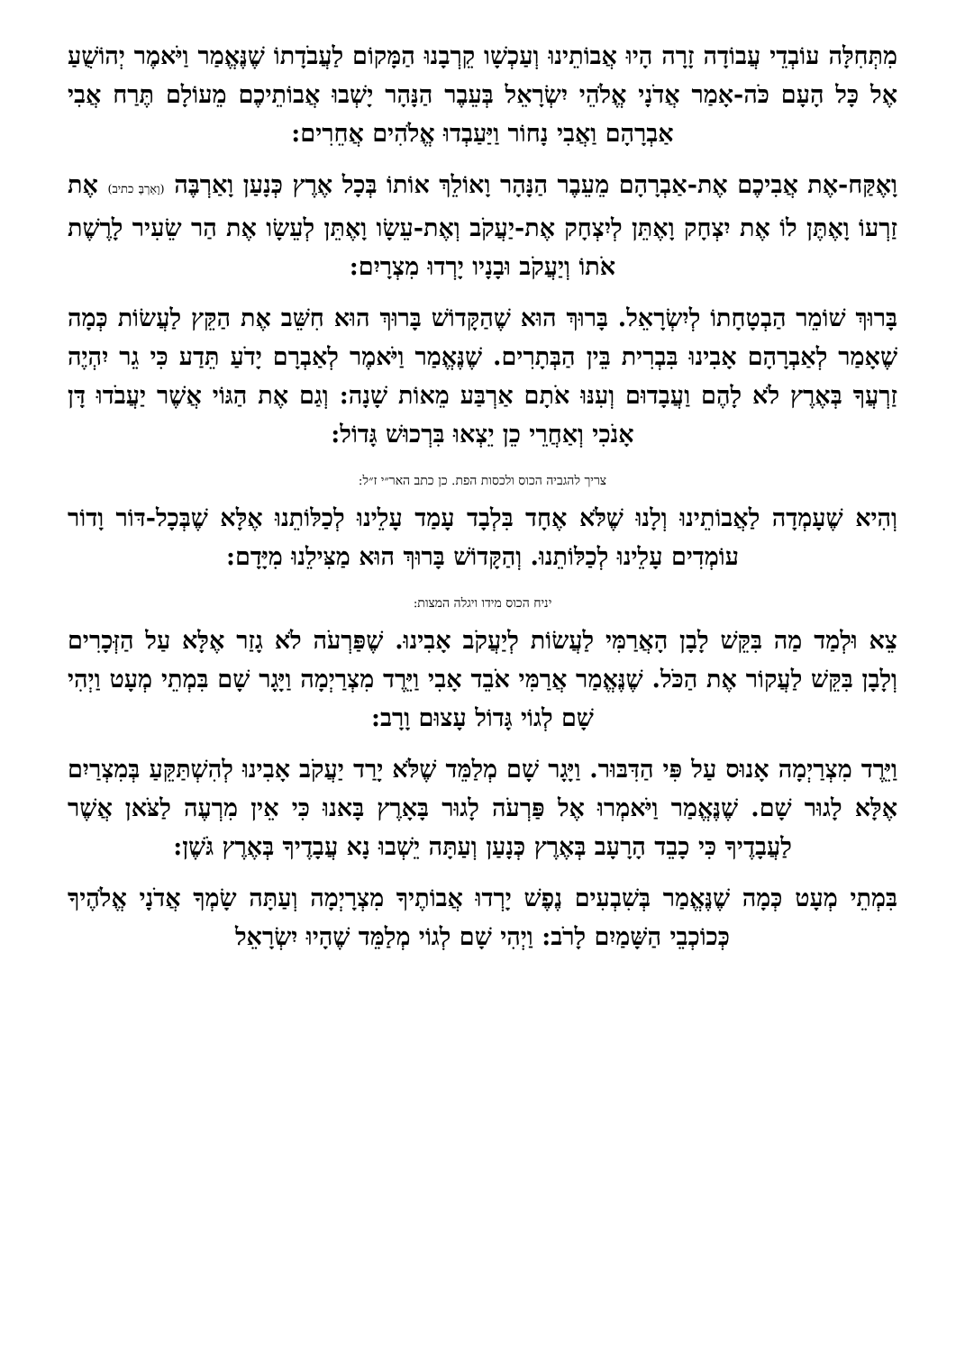מִתְּחִלָּה עוֹבְדֵי עֲבוֹדָה זָרָה הָיוּ אֲבוֹתֵינוּ וְעַכְשָׁו קֵרְבָנוּ הַמָּקוֹם לַעֲבֹדָתוֹ שֶׁנֶּאֱמַר וַיֹּאמֶר יְהוֹשֻׁעַ אֶל כָּל הָעָם כֹּה-אָמַר אֲדֹנָי אֱלֹהֵי יִשְׂרָאֵל בְּעֵבֶר הַנָּהָר יָשְׁבוּ אֲבוֹתֵיכֶם מֵעוֹלָם תֶּרַח אֲבִי אַבְרָהָם וַאֲבִי נָחוֹר וַיַּעַבְדוּ אֱלֹהִים אֲחֵרִים:
וָאֶקַּח-אֶת אֲבִיכֶם אֶת-אַבְרָהָם מֵעֵבֶר הַנָּהָר וָאוֹלֵךְ אוֹתוֹ בְּכָל אֶרֶץ כְּנָעַן וָאַרְבֶּה (וָאַרְבֶּ כתיב) אֶת זַרְעוֹ וָאֶתֶּן לוֹ אֶת יִצְחָק וָאֶתֵּן לְיִצְחָק אֶת-יַעֲקֹב וְאֶת-עֵשָׂו וָאֶתֵּן לְעֵשָׂו אֶת הַר שֵׂעִיר לָרֶשֶׁת אֹתוֹ וְיַעֲקֹב וּבָנָיו יָרְדוּ מִצְרָיִם:
בָּרוּךְ שׁוֹמֵר הַבְטָחָתוֹ לְיִשְׂרָאֵל. בָּרוּךְ הוּא שֶׁהַקָּדוֹשׁ בָּרוּךְ הוּא חִשֵּׁב אֶת הַקֵּץ לַעֲשׂוֹת כְּמָה שֶׁאָמַר לְאַבְרָהָם אָבִינוּ בִּבְרִית בֵּין הַבְּתָרִים. שֶׁנֶּאֱמַר וַיֹּאמֶר לְאַבְרָם יָדֹעַ תֵּדַע כִּי גֵר יִהְיֶה זַרְעֲךָ בְּאֶרֶץ לֹא לָהֶם וַעֲבָדוּם וְעִנּוּ אֹתָם אַרְבַּע מֵאוֹת שָׁנָה: וְגַם אֶת הַגּוֹי אֲשֶׁר יַעֲבֹדוּ דָּן אָנֹכִי וְאַחֲרֵי כֵן יֵצְאוּ בִּרְכוּשׁ גָּדוֹל:
צריך להגביה הכוס ולכסות הפת. כן כתב האר״י ז״ל:
וְהִיא שֶׁעָמְדָה לַאֲבוֹתֵינוּ וְלָנוּ שֶׁלֹּא אֶחָד בִּלְבָד עָמַד עָלֵינוּ לְכַלּוֹתֵנוּ אֶלָּא שֶׁבְּכָל-דּוֹר וָדוֹר עוֹמְדִים עָלֵינוּ לְכַלּוֹתֵנוּ. וְהַקָּדוֹשׁ בָּרוּךְ הוּא מַצִּילֵנוּ מִיָּדָם:
יניח הכוס מידו ויגלה המצות:
צֵא וּלְמַד מַה בִּקֵּשׁ לָבָן הָאֲרַמִּי לַעֲשׂוֹת לְיַעֲקֹב אָבִינוּ. שֶׁפַּרְעֹה לֹא גָזַר אֶלָּא עַל הַזְּכָרִים וְלָבָן בִּקֵּשׁ לַעֲקוֹר אֶת הַכֹּל. שֶׁנֶּאֱמַר אֲרַמִּי אֹבֵד אָבִי וַיֵּרֶד מִצְרַיְמָה וַיָּגָר שָׁם בִּמְתֵי מְעָט וַיְהִי שָׁם לְגוֹי גָּדוֹל עָצוּם וָרָב:
וַיֵּרֶד מִצְרַיְמָה אָנוּס עַל פִּי הַדִּבּוּר. וַיָּגָר שָׁם מְלַמֵּד שֶׁלֹּא יָרַד יַעֲקֹב אָבִינוּ לְהִשְׁתַּקֵּעַ בְּמִצְרַיִם אֶלָּא לָגוּר שָׁם. שֶׁנֶּאֱמַר וַיֹּאמְרוּ אֶל פַּרְעֹה לָגוּר בָּאָרֶץ בָּאנוּ כִּי אֵין מִרְעֶה לַצֹּאן אֲשֶׁר לַעֲבָדֶיךָ כִּי כָבֵד הָרָעָב בְּאֶרֶץ כְּנָעַן וְעַתָּה יֵשְׁבוּ נָא עֲבָדֶיךָ בְּאֶרֶץ גֹּשֶׁן:
בִּמְתֵי מְעָט כְּמָה שֶׁנֶּאֱמַר בְּשִׁבְעִים נֶפֶשׁ יָרְדוּ אֲבוֹתֶיךָ מִצְרָיְמָה וְעַתָּה שָׂמְךָ אֲדֹנָי אֱלֹהֶיךָ כְּכוֹכְבֵי הַשָּׁמַיִם לָרֹב: וַיְהִי שָׁם לְגוֹי מְלַמֵּד שֶׁהָיוּ יִשְׂרָאֵל